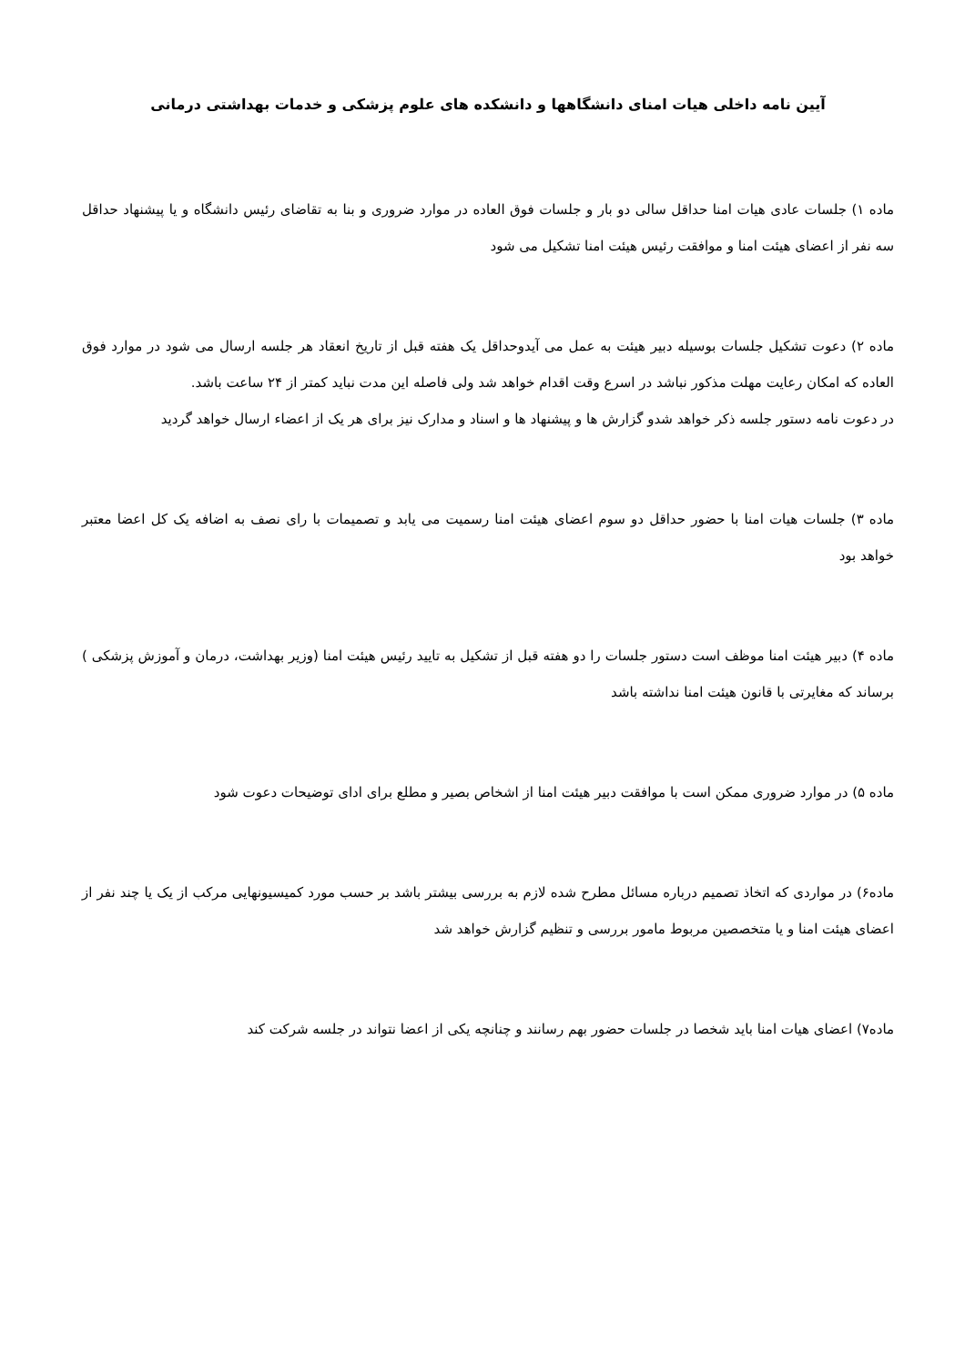آیین نامه داخلی هیات امنای دانشگاهها و دانشکده های علوم پزشکی و خدمات بهداشتی درمانی
ماده ۱) جلسات عادی هیات امنا حداقل سالی دو بار و جلسات فوق العاده در موارد ضروری و بنا به تقاضای رئیس دانشگاه و یا پیشنهاد حداقل سه نفر از اعضای هیئت امنا و موافقت رئیس هیئت امنا تشکیل می شود
ماده ۲) دعوت تشکیل جلسات بوسیله دبیر هیئت به عمل می آیدوحداقل یک هفته قبل از تاریخ انعقاد هر جلسه ارسال می شود در موارد فوق العاده که امکان رعایت مهلت مذکور نباشد در اسرع وقت اقدام خواهد شد ولی فاصله این مدت نباید کمتر از ۲۴ ساعت باشد.
در دعوت نامه دستور جلسه ذکر خواهد شدو گزارش ها و پیشنهاد ها و اسناد و مدارک نیز برای هر یک از اعضاء ارسال خواهد گردید
ماده ۳) جلسات هیات امنا با حضور حداقل دو سوم اعضای هیئت امنا رسمیت می یابد و تصمیمات با رای نصف به اضافه یک کل اعضا معتبر خواهد بود
ماده ۴) دبیر هیئت امنا موظف است دستور جلسات را دو هفته قبل از تشکیل به تایید رئیس هیئت امنا (وزیر بهداشت، درمان و آموزش پزشکی ) برساند که مغایرتی با قانون هیئت امنا نداشته باشد
ماده ۵) در موارد ضروری ممکن است با موافقت دبیر هیئت امنا از اشخاص بصیر و مطلع برای ادای توضیحات دعوت شود
ماده۶) در مواردی که اتخاذ تصمیم درباره مسائل مطرح شده لازم به بررسی بیشتر باشد بر حسب مورد کمیسیونهایی مرکب از یک یا چند نفر از اعضای هیئت امنا و یا متخصصین مربوط مامور بررسی و تنظیم گزارش خواهد شد
ماده۷) اعضای هیات امنا باید شخصا در جلسات حضور بهم رسانند و چنانچه یکی از اعضا نتواند در جلسه شرکت کند